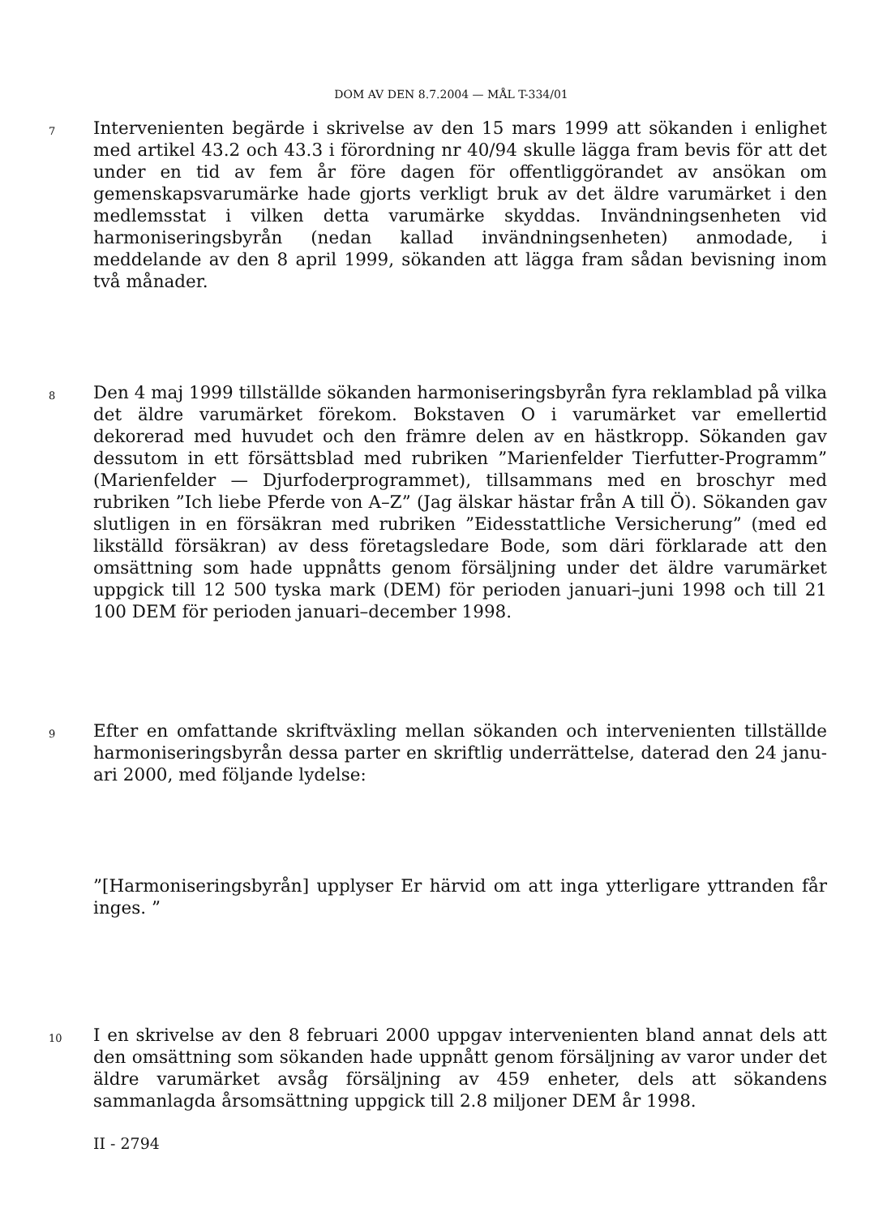DOM AV DEN 8.7.2004 — MÅL T-334/01
7
Intervenienten begärde i skrivelse av den 15 mars 1999 att sökanden i enlighet med artikel 43.2 och 43.3 i förordning nr 40/94 skulle lägga fram bevis för att det under en tid av fem år före dagen för offentliggörandet av ansökan om gemenskapsvaru­märke hade gjorts verkligt bruk av det äldre varumärket i den medlemsstat i vilken detta varumärke skyddas. Invändningsenheten vid harmoniseringsbyrån (nedan kallad invändningsenheten) anmodade, i meddelande av den 8 april 1999, sökanden att lägga fram sådan bevisning inom två månader.
8
Den 4 maj 1999 tillställde sökanden harmoniseringsbyrån fyra reklamblad på vilka det äldre varumärket förekom. Bokstaven O i varumärket var emellertid dekorerad med huvudet och den främre delen av en hästkropp. Sökanden gav dessutom in ett försättsblad med rubriken ”Marienfelder Tierfutter-Programm” (Marienfelder — Djurfoderprogrammet), tillsammans med en broschyr med rubriken ”Ich liebe Pferde von A–Z” (Jag älskar hästar från A till Ö). Sökanden gav slutligen in en försäkran med rubriken ”Eidesstattliche Versicherung” (med ed likställd försäkran) av dess företagsledare Bode, som däri förklarade att den omsättning som hade uppnåtts genom försäljning under det äldre varumärket uppgick till 12 500 tyska mark (DEM) för perioden januari–juni 1998 och till 21 100 DEM för perioden januari–december 1998.
9
Efter en omfattande skriftväxling mellan sökanden och intervenienten tillställde harmoniseringsbyrån dessa parter en skriftlig underrättelse, daterad den 24 janu­ari 2000, med följande lydelse:
”[Harmoniseringsbyrån] upplyser Er härvid om att inga ytterligare yttranden får inges. ”
10
I en skrivelse av den 8 februari 2000 uppgav intervenienten bland annat dels att den omsättning som sökanden hade uppnått genom försäljning av varor under det äldre varumärket avsåg försäljning av 459 enheter, dels att sökandens sammanlagda årsomsättning uppgick till 2.8 miljoner DEM år 1998.
II - 2794